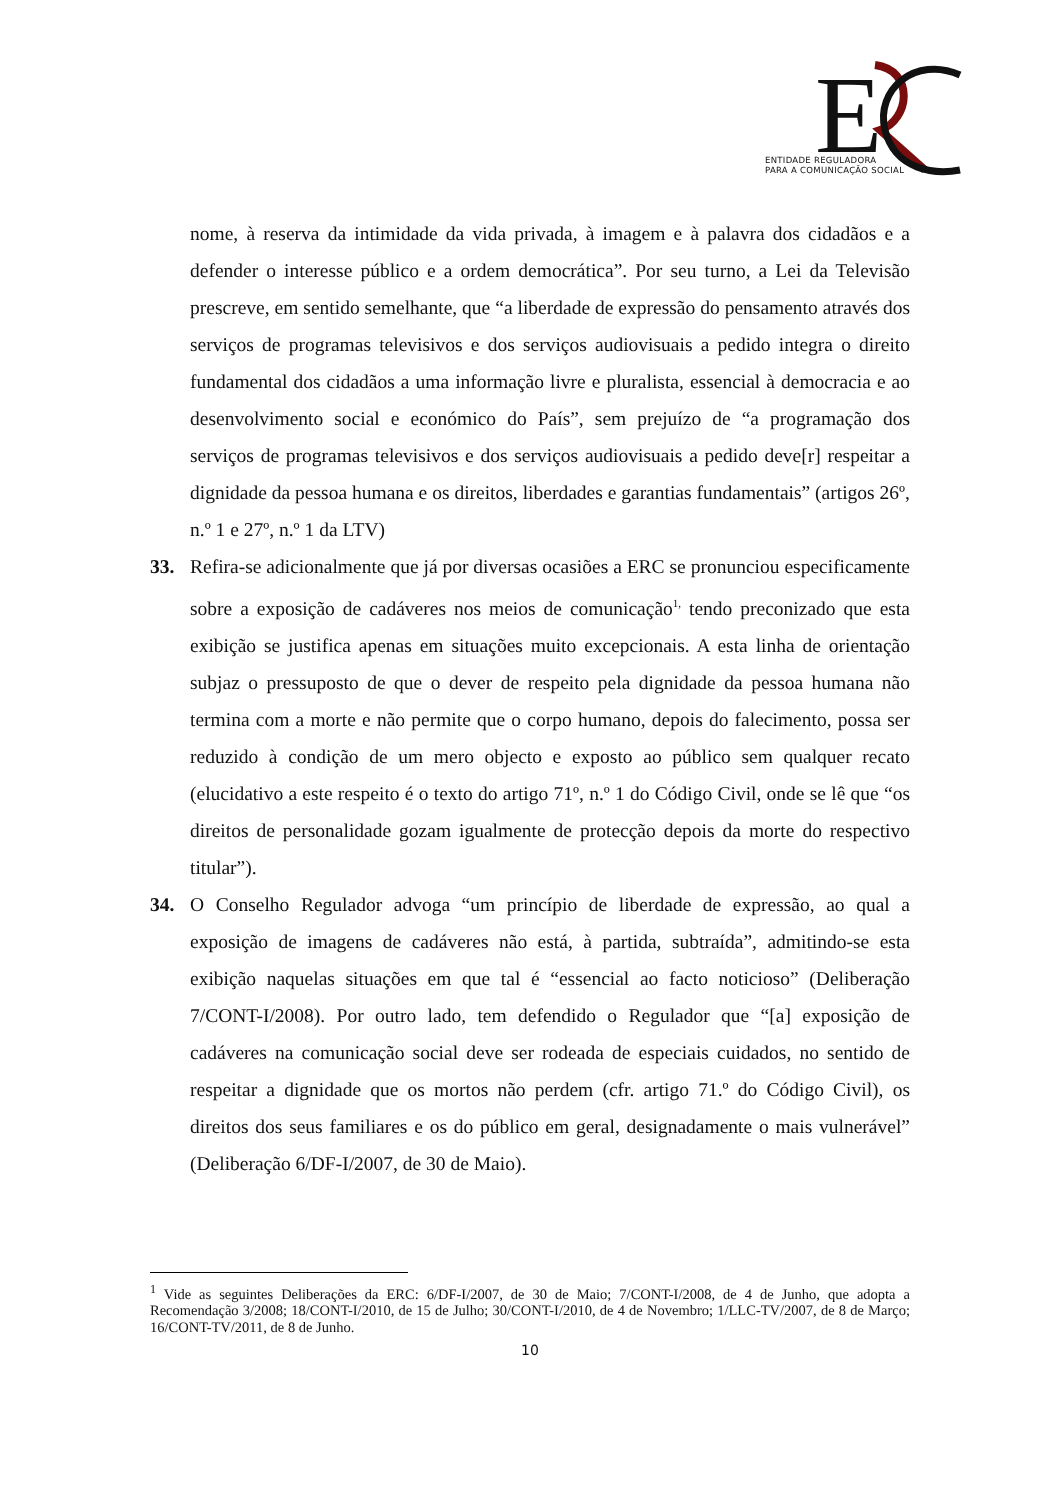E
ENTIDADE REGULADORA
PARA A COMUNICAÇÃO SOCIAL
nome, à reserva da intimidade da vida privada, à imagem e à palavra dos cidadãos e a defender o interesse público e a ordem democrática”. Por seu turno, a Lei da Televisão prescreve, em sentido semelhante, que “a liberdade de expressão do pensamento através dos serviços de programas televisivos e dos serviços audiovisuais a pedido integra o direito fundamental dos cidadãos a uma informação livre e pluralista, essencial à democracia e ao desenvolvimento social e económico do País”, sem prejuízo de “a programação dos serviços de programas televisivos e dos serviços audiovisuais a pedido deve[r] respeitar a dignidade da pessoa humana e os direitos, liberdades e garantias fundamentais” (artigos 26º, n.º 1 e 27º, n.º 1 da LTV)
33. Refira-se adicionalmente que já por diversas ocasiões a ERC se pronunciou especificamente sobre a exposição de cadáveres nos meios de comunicação<sup>1,</sup> tendo preconizado que esta exibição se justifica apenas em situações muito excepcionais. A esta linha de orientação subjaz o pressuposto de que o dever de respeito pela dignidade da pessoa humana não termina com a morte e não permite que o corpo humano, depois do falecimento, possa ser reduzido à condição de um mero objecto e exposto ao público sem qualquer recato (elucidativo a este respeito é o texto do artigo 71º, n.º 1 do Código Civil, onde se lê que “os direitos de personalidade gozam igualmente de protecção depois da morte do respectivo titular”).
34. O Conselho Regulador advoga “um princípio de liberdade de expressão, ao qual a exposição de imagens de cadáveres não está, à partida, subtraída”, admitindo-se esta exibição naquelas situações em que tal é “essencial ao facto noticioso” (Deliberação 7/CONT-I/2008). Por outro lado, tem defendido o Regulador que “[a] exposição de cadáveres na comunicação social deve ser rodeada de especiais cuidados, no sentido de respeitar a dignidade que os mortos não perdem (cfr. artigo 71.º do Código Civil), os direitos dos seus familiares e os do público em geral, designadamente o mais vulnerável” (Deliberação 6/DF-I/2007, de 30 de Maio).
<sup>1</sup> Vide as seguintes Deliberações da ERC: 6/DF-I/2007, de 30 de Maio; 7/CONT-I/2008, de 4 de Junho, que adopta a Recomendação 3/2008; 18/CONT-I/2010, de 15 de Julho; 30/CONT-I/2010, de 4 de Novembro; 1/LLC-TV/2007, de 8 de Março; 16/CONT-TV/2011, de 8 de Junho.
10